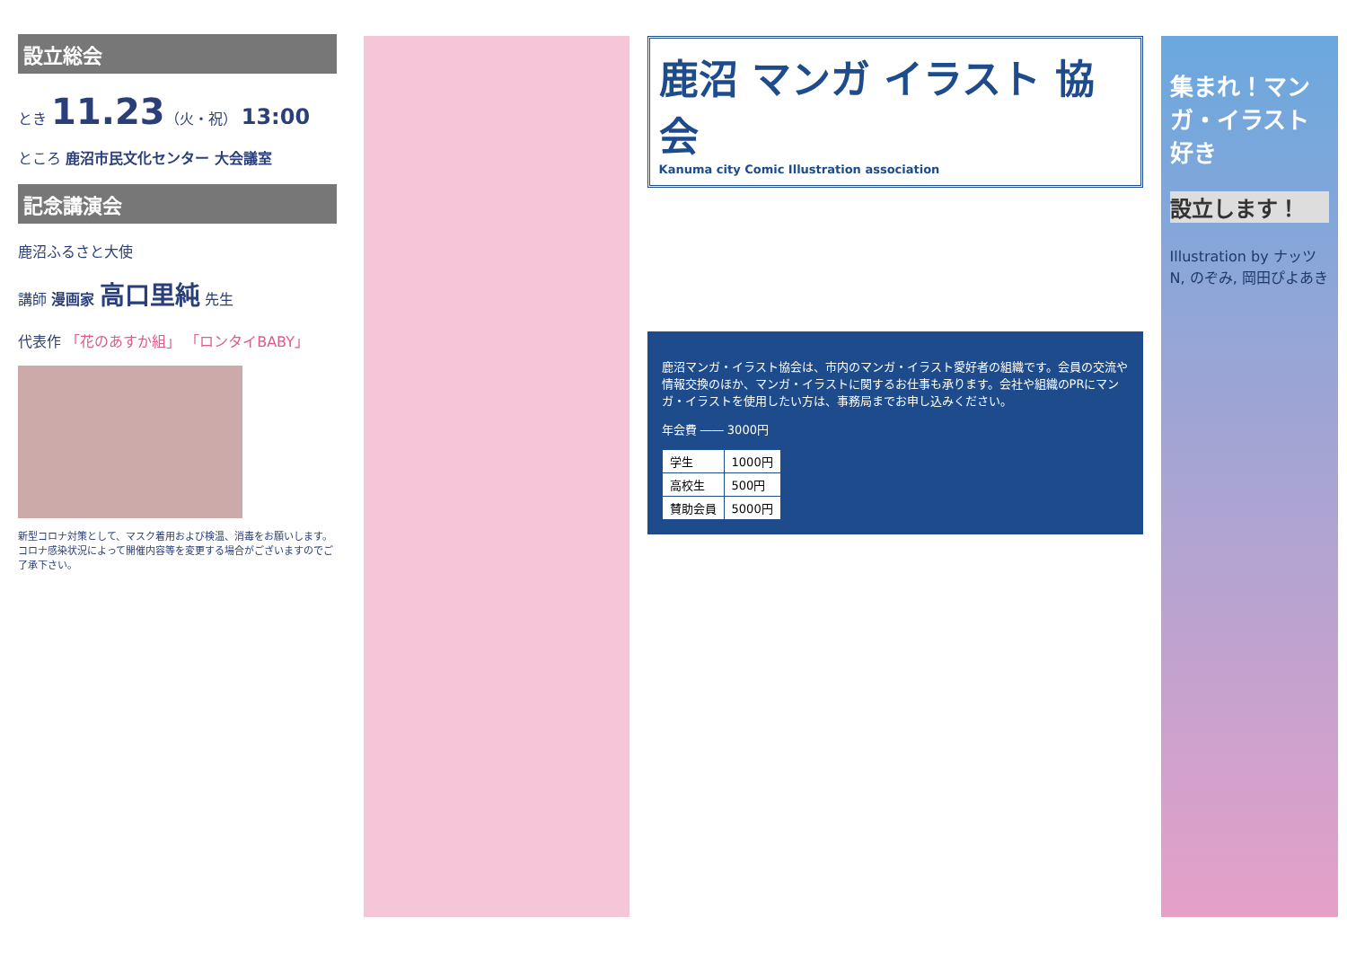設立総会
とき 11.23（火・祝） 13:00
ところ 鹿沼市民文化センター 大会議室
記念講演会
鹿沼ふるさと大使
講師 漫画家 高口里純 先生
代表作 「花のあすか組」 「ロンタイBABY」
新型コロナ対策として、マスク着用および検温、消毒をお願いします。コロナ感染状況によって開催内容等を変更する場合がございますのでご了承下さい。
鹿沼 マンガ イラスト 協会
Kanuma city Comic Illustration association
鹿沼マンガ・イラスト協会は、市内のマンガ・イラスト愛好者の組織です。会員の交流や情報交換のほか、マンガ・イラストに関するお仕事も承ります。会社や組織のPRにマンガ・イラストを使用したい方は、事務局までお申し込みください。
年会費 ―― 3000円
| 学生 | 1000円 |
| 高校生 | 500円 |
| 賛助会員 | 5000円 |
集まれ！マンガ・イラスト好き
設立します！
Illustration by ナッツN, のぞみ, 岡田ぴよあき